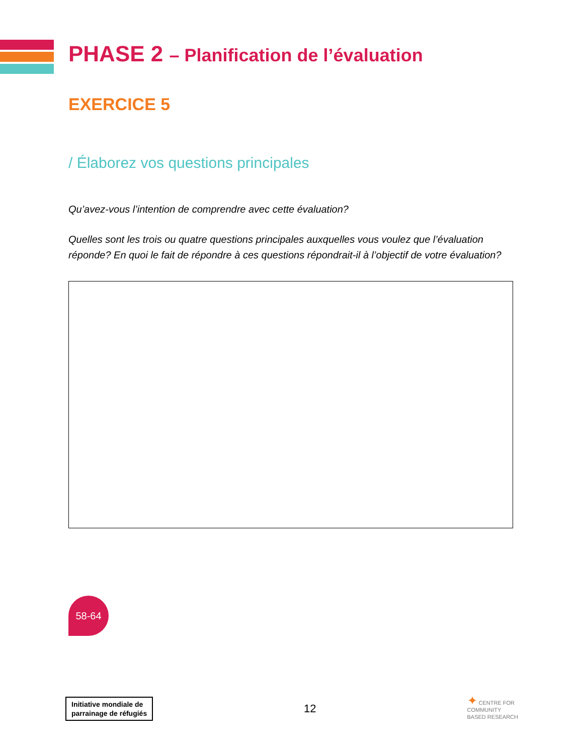PHASE 2 – Planification de l’évaluation
EXERCICE 5
/ Élaborez vos questions principales
Qu’avez-vous l’intention de comprendre avec cette évaluation?
Quelles sont les trois ou quatre questions principales auxquelles vous voulez que l’évaluation réponde? En quoi le fait de répondre à ces questions répondrait-il à l’objectif de votre évaluation?
58-64
Initiative mondiale de
parrainage de réfugiés
12
✦ CENTRE FOR
COMMUNITY
BASED RESEARCH